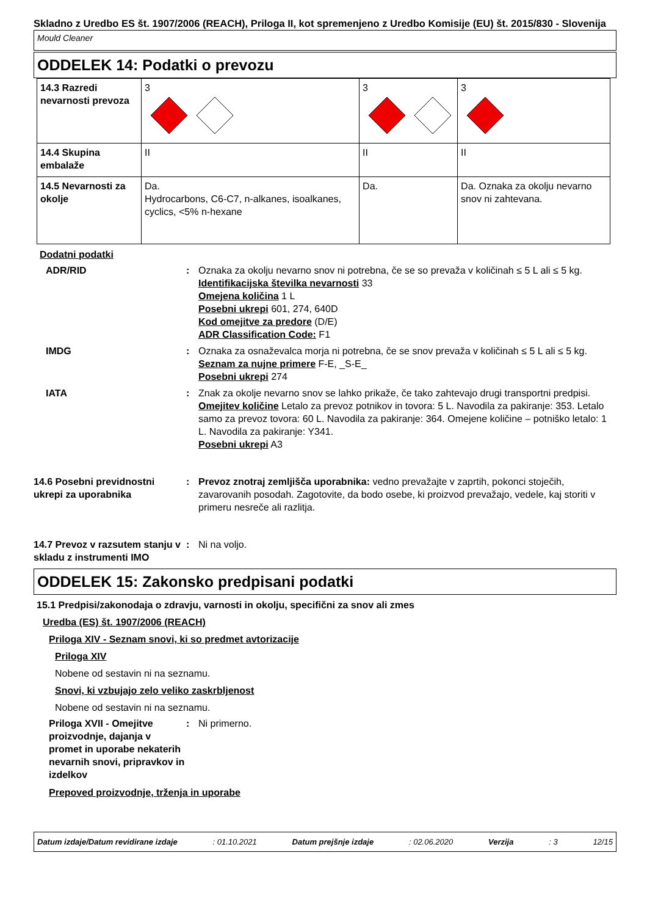Skladno z Uredbo ES št. 1907/2006 (REACH), Priloga II, kot spremenjeno z Uredbo Komisije (EU) št. 2015/830 - Slovenija
Mould Cleaner
ODDELEK 14: Podatki o prevozu
| 14.3 Razredi nevarnosti prevoza | 3 | 3 | 3 |
| 14.4 Skupina embalaže | II | II | II |
| 14.5 Nevarnosti za okolje | Da. Hydrocarbons, C6-C7, n-alkanes, isoalkanes, cyclics, <5% n-hexane | Da. | Da. Oznaka za okolju nevarno snov ni zahtevana. |
Dodatni podatki
ADR/RID : Oznaka za okolju nevarno snov ni potrebna, če se so prevaža v količinah ≤ 5 L ali ≤ 5 kg.
Identifikacijska številka nevarnosti 33
Omejena količina 1 L
Posebni ukrepi 601, 274, 640D
Kod omejitve za predore (D/E)
ADR Classification Code: F1
IMDG : Oznaka za osnaževalca morja ni potrebna, če se snov prevaža v količinah ≤ 5 L ali ≤ 5 kg.
Seznam za nujne primere F-E, _S-E_
Posebni ukrepi 274
IATA : Znak za okolje nevarno snov se lahko prikaže, če tako zahtevajo drugi transportni predpisi.
Omejitev količine Letalo za prevoz potnikov in tovora: 5 L. Navodila za pakiranje: 353. Letalo samo za prevoz tovora: 60 L. Navodila za pakiranje: 364. Omejene količine – potniško letalo: 1 L. Navodila za pakiranje: Y341.
Posebni ukrepi A3
14.6 Posebni previdnostni ukrepi za uporabnika
: Prevoz znotraj zemljišča uporabnika: vedno prevažajte v zaprtih, pokonci stoječih, zavarovanih posodah. Zagotovite, da bodo osebe, ki proizvod prevažajo, vedele, kaj storiti v primeru nesreče ali razlitja.
14.7 Prevoz v razsutem stanju v skladu z instrumenti IMO
: Ni na voljo.
ODDELEK 15: Zakonsko predpisani podatki
15.1 Predpisi/zakonodaja o zdravju, varnosti in okolju, specifični za snov ali zmes
Uredba (ES) št. 1907/2006 (REACH)
Priloga XIV - Seznam snovi, ki so predmet avtorizacije
Priloga XIV
Nobene od sestavin ni na seznamu.
Snovi, ki vzbujajo zelo veliko zaskrbljenost
Nobene od sestavin ni na seznamu.
Priloga XVII - Omejitve proizvodnje, dajanja v promet in uporabe nekaterih nevarnih snovi, pripravkov in izdelkov
: Ni primerno.
Prepoved proizvodnje, trženja in uporabe
Datum izdaje/Datum revidirane izdaje : 01.10.2021 Datum prejšnje izdaje : 02.06.2020 Verzija : 3 12/15